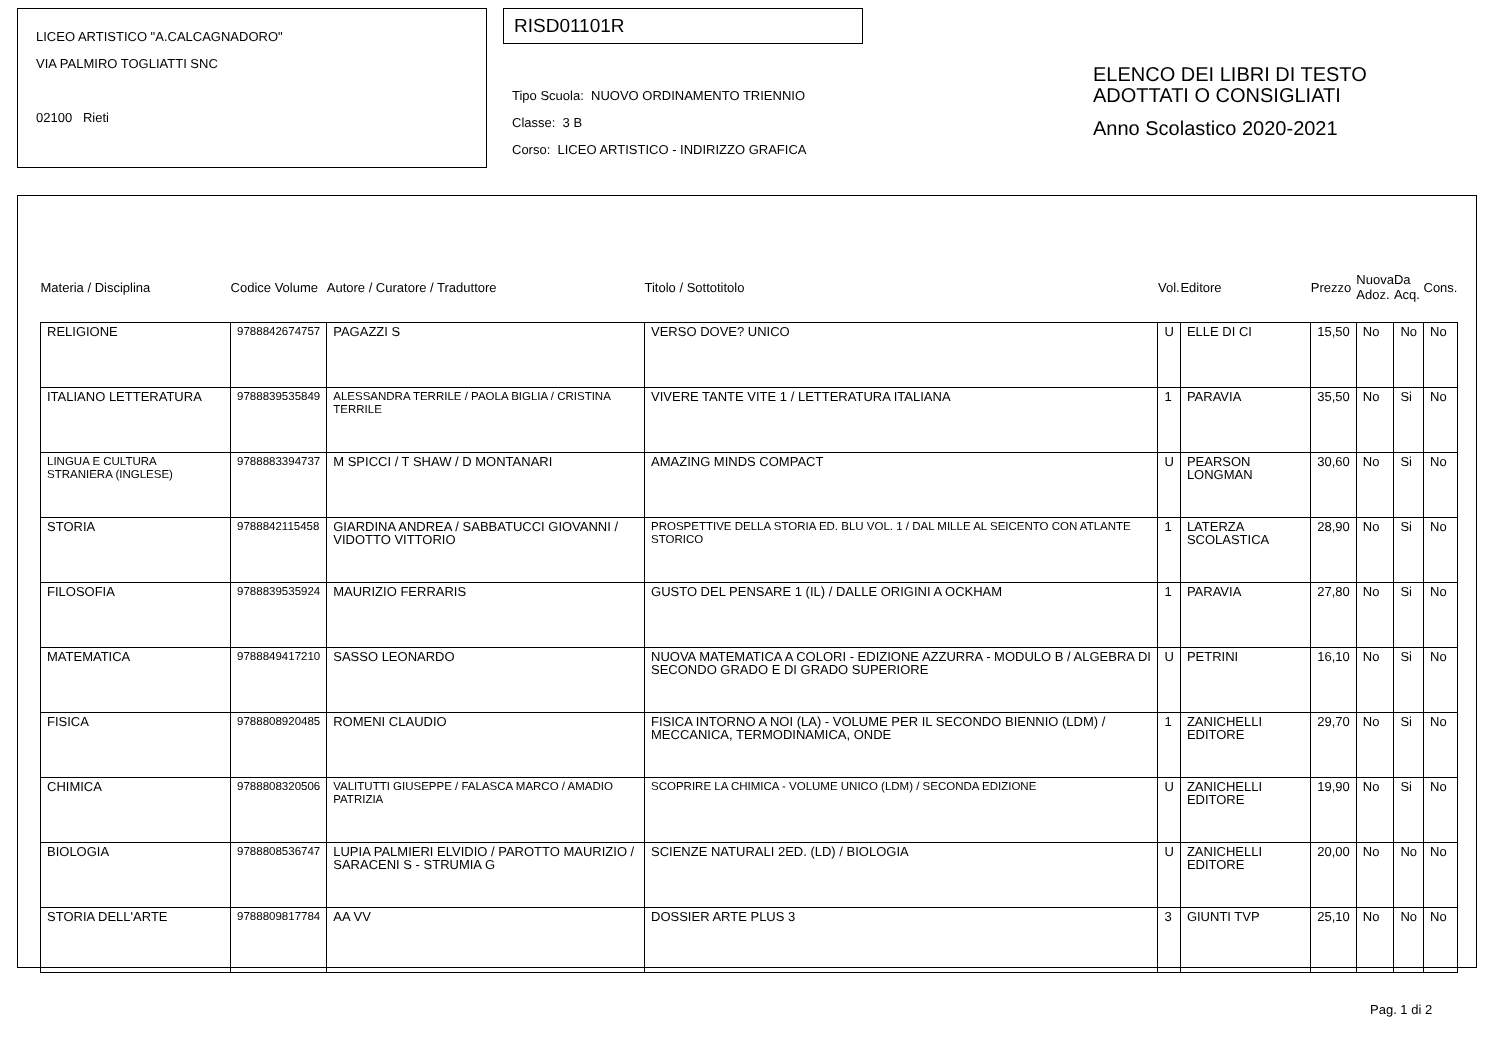LICEO ARTISTICO "A.CALCAGNADORO"
VIA PALMIRO TOGLIATTI SNC
02100 Rieti
RISD01101R
Tipo Scuola: NUOVO ORDINAMENTO TRIENNIO
Classe: 3 B
Corso: LICEO ARTISTICO - INDIRIZZO GRAFICA
ELENCO DEI LIBRI DI TESTO
ADOTTATI O CONSIGLIATI
Anno Scolastico 2020-2021
| Materia / Disciplina | Codice Volume | Autore / Curatore / Traduttore | Titolo / Sottotitolo | Vol. | Editore | Prezzo | Nuova Adoz. | Da Acq. | Cons. |
| --- | --- | --- | --- | --- | --- | --- | --- | --- | --- |
| RELIGIONE | 9788842674757 | PAGAZZI S | VERSO DOVE? UNICO | U | ELLE DI CI | 15,50 | No | No | No |
| ITALIANO LETTERATURA | 9788839535849 | ALESSANDRA TERRILE / PAOLA BIGLIA / CRISTINA TERRILE | VIVERE TANTE VITE 1 / LETTERATURA ITALIANA | 1 | PARAVIA | 35,50 | No | Si | No |
| LINGUA E CULTURA STRANIERA (INGLESE) | 9788883394737 | M SPICCI / T SHAW / D MONTANARI | AMAZING MINDS COMPACT | U | PEARSON LONGMAN | 30,60 | No | Si | No |
| STORIA | 9788842115458 | GIARDINA ANDREA / SABBATUCCI GIOVANNI / VIDOTTO VITTORIO | PROSPETTIVE DELLA STORIA ED. BLU VOL. 1 / DAL MILLE AL SEICENTO CON ATLANTE STORICO | 1 | LATERZA SCOLASTICA | 28,90 | No | Si | No |
| FILOSOFIA | 9788839535924 | MAURIZIO FERRARIS | GUSTO DEL PENSARE 1 (IL) / DALLE ORIGINI A OCKHAM | 1 | PARAVIA | 27,80 | No | Si | No |
| MATEMATICA | 9788849417210 | SASSO LEONARDO | NUOVA MATEMATICA A COLORI - EDIZIONE AZZURRA - MODULO B / ALGEBRA DI SECONDO GRADO E DI GRADO SUPERIORE | U | PETRINI | 16,10 | No | Si | No |
| FISICA | 9788808920485 | ROMENI CLAUDIO | FISICA INTORNO A NOI (LA) - VOLUME PER IL SECONDO BIENNIO (LDM) / MECCANICA, TERMODINAMICA, ONDE | 1 | ZANICHELLI EDITORE | 29,70 | No | Si | No |
| CHIMICA | 9788808320506 | VALITUTTI GIUSEPPE / FALASCA MARCO / AMADIO PATRIZIA | SCOPRIRE LA CHIMICA - VOLUME UNICO (LDM) / SECONDA EDIZIONE | U | ZANICHELLI EDITORE | 19,90 | No | Si | No |
| BIOLOGIA | 9788808536747 | LUPIA PALMIERI ELVIDIO / PAROTTO MAURIZIO / SARACENI S - STRUMIA G | SCIENZE NATURALI 2ED. (LD) / BIOLOGIA | U | ZANICHELLI EDITORE | 20,00 | No | No | No |
| STORIA DELL'ARTE | 9788809817784 | AA VV | DOSSIER ARTE PLUS 3 | 3 | GIUNTI TVP | 25,10 | No | No | No |
Pag. 1 di 2